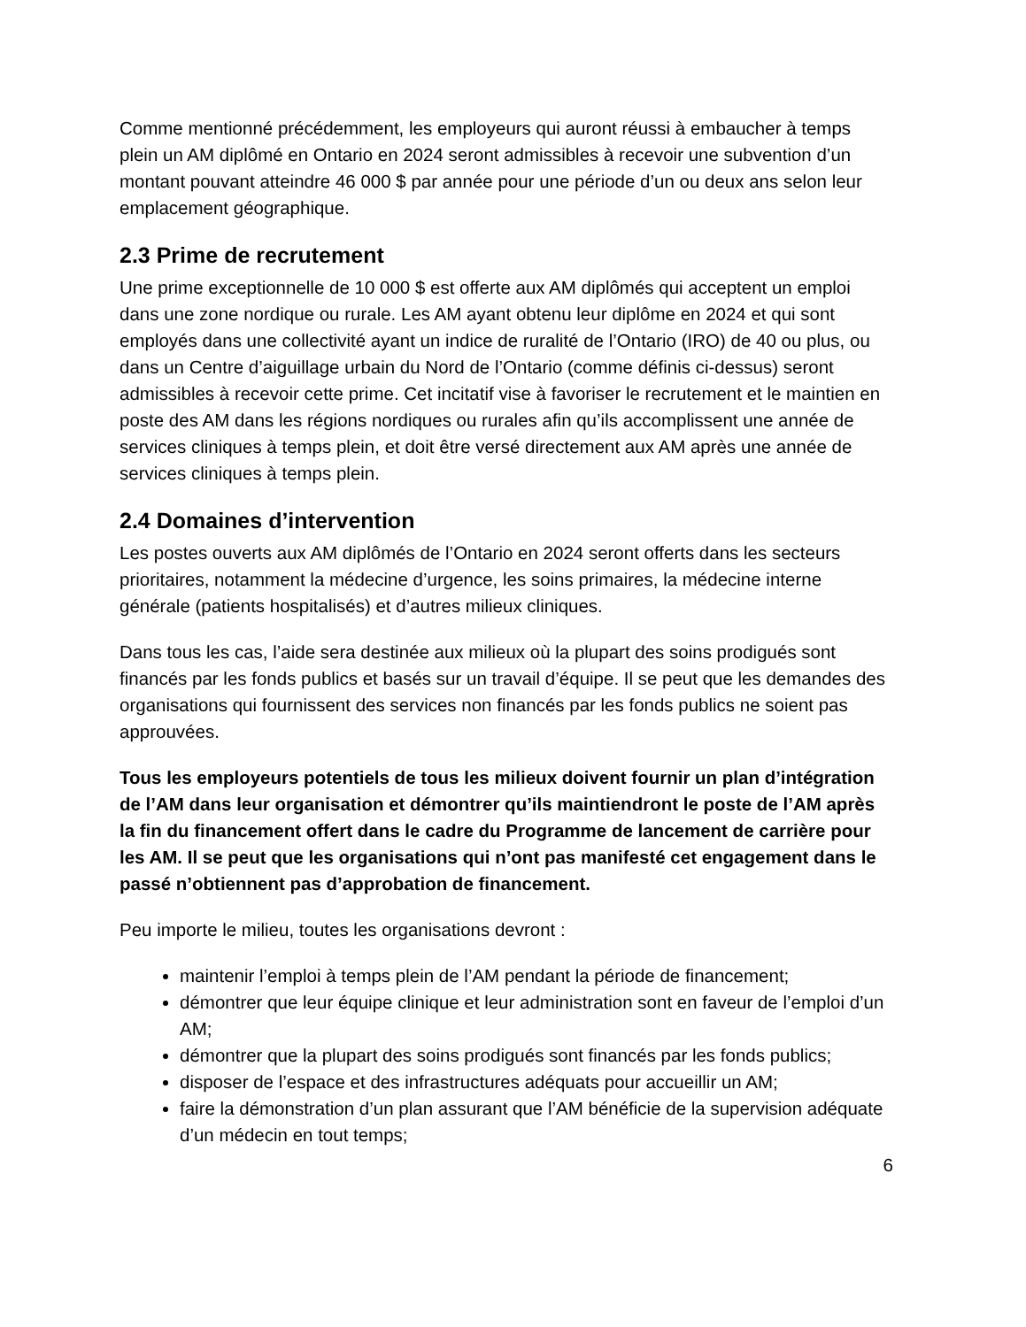Comme mentionné précédemment, les employeurs qui auront réussi à embaucher à temps plein un AM diplômé en Ontario en 2024 seront admissibles à recevoir une subvention d’un montant pouvant atteindre 46 000 $ par année pour une période d’un ou deux ans selon leur emplacement géographique.
2.3 Prime de recrutement
Une prime exceptionnelle de 10 000 $ est offerte aux AM diplômés qui acceptent un emploi dans une zone nordique ou rurale. Les AM ayant obtenu leur diplôme en 2024 et qui sont employés dans une collectivité ayant un indice de ruralité de l’Ontario (IRO) de 40 ou plus, ou dans un Centre d’aiguillage urbain du Nord de l’Ontario (comme définis ci-dessus) seront admissibles à recevoir cette prime. Cet incitatif vise à favoriser le recrutement et le maintien en poste des AM dans les régions nordiques ou rurales afin qu’ils accomplissent une année de services cliniques à temps plein, et doit être versé directement aux AM après une année de services cliniques à temps plein.
2.4 Domaines d’intervention
Les postes ouverts aux AM diplômés de l’Ontario en 2024 seront offerts dans les secteurs prioritaires, notamment la médecine d’urgence, les soins primaires, la médecine interne générale (patients hospitalisés) et d’autres milieux cliniques.
Dans tous les cas, l’aide sera destinée aux milieux où la plupart des soins prodigués sont financés par les fonds publics et basés sur un travail d’équipe. Il se peut que les demandes des organisations qui fournissent des services non financés par les fonds publics ne soient pas approuvées.
Tous les employeurs potentiels de tous les milieux doivent fournir un plan d’intégration de l’AM dans leur organisation et démontrer qu’ils maintiendront le poste de l’AM après la fin du financement offert dans le cadre du Programme de lancement de carrière pour les AM. Il se peut que les organisations qui n’ont pas manifesté cet engagement dans le passé n’obtiennent pas d’approbation de financement.
Peu importe le milieu, toutes les organisations devront :
maintenir l’emploi à temps plein de l’AM pendant la période de financement;
démontrer que leur équipe clinique et leur administration sont en faveur de l’emploi d’un AM;
démontrer que la plupart des soins prodigués sont financés par les fonds publics;
disposer de l’espace et des infrastructures adéquats pour accueillir un AM;
faire la démonstration d’un plan assurant que l’AM bénéficie de la supervision adéquate d’un médecin en tout temps;
6